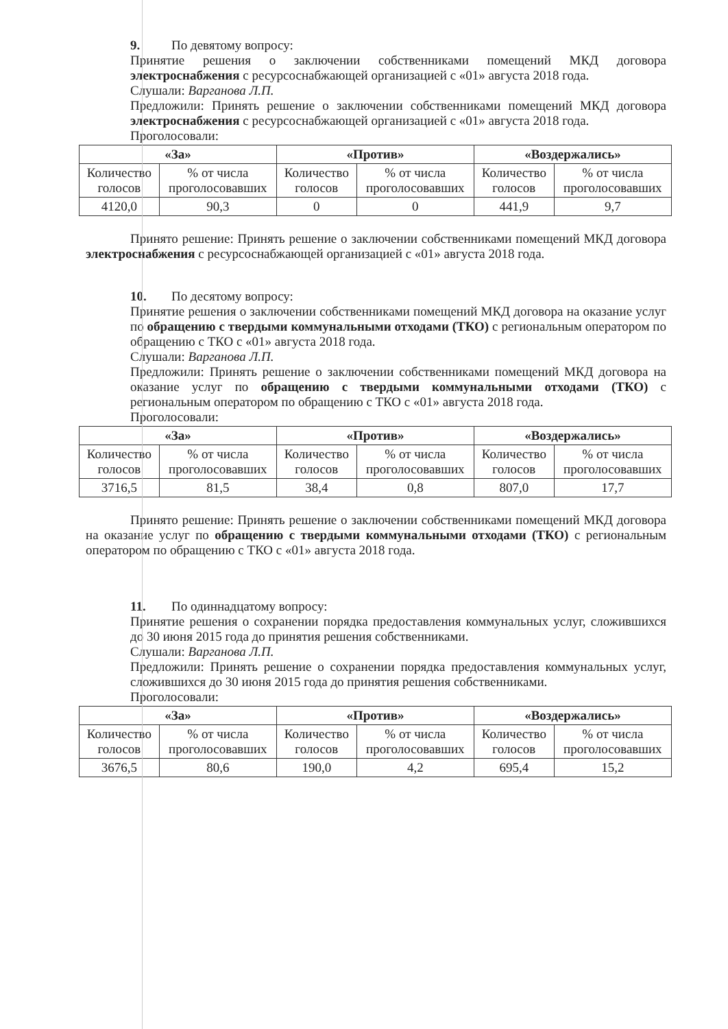9. По девятому вопросу:
Принятие решения о заключении собственниками помещений МКД договора электроснабжения с ресурсоснабжающей организацией с «01» августа 2018 года.
Слушали: Варганова Л.П.
Предложили: Принять решение о заключении собственниками помещений МКД договора электроснабжения с ресурсоснабжающей организацией с «01» августа 2018 года.
Проголосовали:
| «За» | | «Против» | | «Воздержались» | |
| --- | --- | --- | --- | --- | --- |
| Количество голосов | % от числа проголосовавших | Количество голосов | % от числа проголосовавших | Количество голосов | % от числа проголосовавших |
| 4120,0 | 90,3 | 0 | 0 | 441,9 | 9,7 |
Принято решение: Принять решение о заключении собственниками помещений МКД договора электроснабжения с ресурсоснабжающей организацией с «01» августа 2018 года.
10. По десятому вопросу:
Принятие решения о заключении собственниками помещений МКД договора на оказание услуг по обращению с твердыми коммунальными отходами (ТКО) с региональным оператором по обращению с ТКО с «01» августа 2018 года.
Слушали: Варганова Л.П.
Предложили: Принять решение о заключении собственниками помещений МКД договора на оказание услуг по обращению с твердыми коммунальными отходами (ТКО) с региональным оператором по обращению с ТКО с «01» августа 2018 года.
Проголосовали:
| «За» | | «Против» | | «Воздержались» | |
| --- | --- | --- | --- | --- | --- |
| Количество голосов | % от числа проголосовавших | Количество голосов | % от числа проголосовавших | Количество голосов | % от числа проголосовавших |
| 3716,5 | 81,5 | 38,4 | 0,8 | 807,0 | 17,7 |
Принято решение: Принять решение о заключении собственниками помещений МКД договора на оказание услуг по обращению с твердыми коммунальными отходами (ТКО) с региональным оператором по обращению с ТКО с «01» августа 2018 года.
11. По одиннадцатому вопросу:
Принятие решения о сохранении порядка предоставления коммунальных услуг, сложившихся до 30 июня 2015 года до принятия решения собственниками.
Слушали: Варганова Л.П.
Предложили: Принять решение о сохранении порядка предоставления коммунальных услуг, сложившихся до 30 июня 2015 года до принятия решения собственниками.
Проголосовали:
| «За» | | «Против» | | «Воздержались» | |
| --- | --- | --- | --- | --- | --- |
| Количество голосов | % от числа проголосовавших | Количество голосов | % от числа проголосовавших | Количество голосов | % от числа проголосовавших |
| 3676,5 | 80,6 | 190,0 | 4,2 | 695,4 | 15,2 |